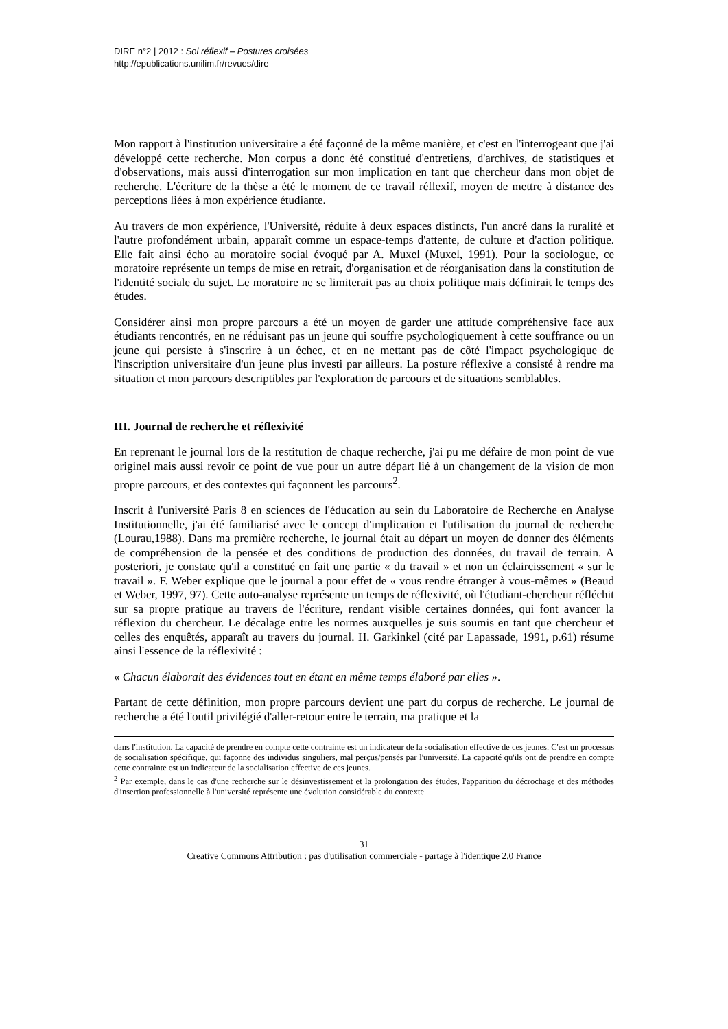DIRE n°2 | 2012 : Soi réflexif – Postures croisées
http://epublications.unilim.fr/revues/dire
Mon rapport à l'institution universitaire a été façonné de la même manière, et c'est en l'interrogeant que j'ai développé cette recherche. Mon corpus a donc été constitué d'entretiens, d'archives, de statistiques et d'observations, mais aussi d'interrogation sur mon implication en tant que chercheur dans mon objet de recherche. L'écriture de la thèse a été le moment de ce travail réflexif, moyen de mettre à distance des perceptions liées à mon expérience étudiante.
Au travers de mon expérience, l'Université, réduite à deux espaces distincts, l'un ancré dans la ruralité et l'autre profondément urbain, apparaît comme un espace-temps d'attente, de culture et d'action politique. Elle fait ainsi écho au moratoire social évoqué par A. Muxel (Muxel, 1991). Pour la sociologue, ce moratoire représente un temps de mise en retrait, d'organisation et de réorganisation dans la constitution de l'identité sociale du sujet. Le moratoire ne se limiterait pas au choix politique mais définirait le temps des études.
Considérer ainsi mon propre parcours a été un moyen de garder une attitude compréhensive face aux étudiants rencontrés, en ne réduisant pas un jeune qui souffre psychologiquement à cette souffrance ou un jeune qui persiste à s'inscrire à un échec, et en ne mettant pas de côté l'impact psychologique de l'inscription universitaire d'un jeune plus investi par ailleurs. La posture réflexive a consisté à rendre ma situation et mon parcours descriptibles par l'exploration de parcours et de situations semblables.
III. Journal de recherche et réflexivité
En reprenant le journal lors de la restitution de chaque recherche, j'ai pu me défaire de mon point de vue originel mais aussi revoir ce point de vue pour un autre départ lié à un changement de la vision de mon propre parcours, et des contextes qui façonnent les parcours<sup>2</sup>.
Inscrit à l'université Paris 8 en sciences de l'éducation au sein du Laboratoire de Recherche en Analyse Institutionnelle, j'ai été familiarisé avec le concept d'implication et l'utilisation du journal de recherche (Lourau,1988). Dans ma première recherche, le journal était au départ un moyen de donner des éléments de compréhension de la pensée et des conditions de production des données, du travail de terrain. A posteriori, je constate qu'il a constitué en fait une partie « du travail » et non un éclaircissement « sur le travail ». F. Weber explique que le journal a pour effet de « vous rendre étranger à vous-mêmes » (Beaud et Weber, 1997, 97). Cette auto-analyse représente un temps de réflexivité, où l'étudiant-chercheur réfléchit sur sa propre pratique au travers de l'écriture, rendant visible certaines données, qui font avancer la réflexion du chercheur. Le décalage entre les normes auxquelles je suis soumis en tant que chercheur et celles des enquêtés, apparaît au travers du journal. H. Garkinkel (cité par Lapassade, 1991, p.61) résume ainsi l'essence de la réflexivité :
« Chacun élaborait des évidences tout en étant en même temps élaboré par elles ».
Partant de cette définition, mon propre parcours devient une part du corpus de recherche. Le journal de recherche a été l'outil privilégié d'aller-retour entre le terrain, ma pratique et la
dans l'institution. La capacité de prendre en compte cette contrainte est un indicateur de la socialisation effective de ces jeunes. C'est un processus de socialisation spécifique, qui façonne des individus singuliers, mal perçus/pensés par l'université. La capacité qu'ils ont de prendre en compte cette contrainte est un indicateur de la socialisation effective de ces jeunes.
<sup>2</sup> Par exemple, dans le cas d'une recherche sur le désinvestissement et la prolongation des études, l'apparition du décrochage et des méthodes d'insertion professionnelle à l'université représente une évolution considérable du contexte.
31
Creative Commons Attribution : pas d'utilisation commerciale - partage à l'identique 2.0 France